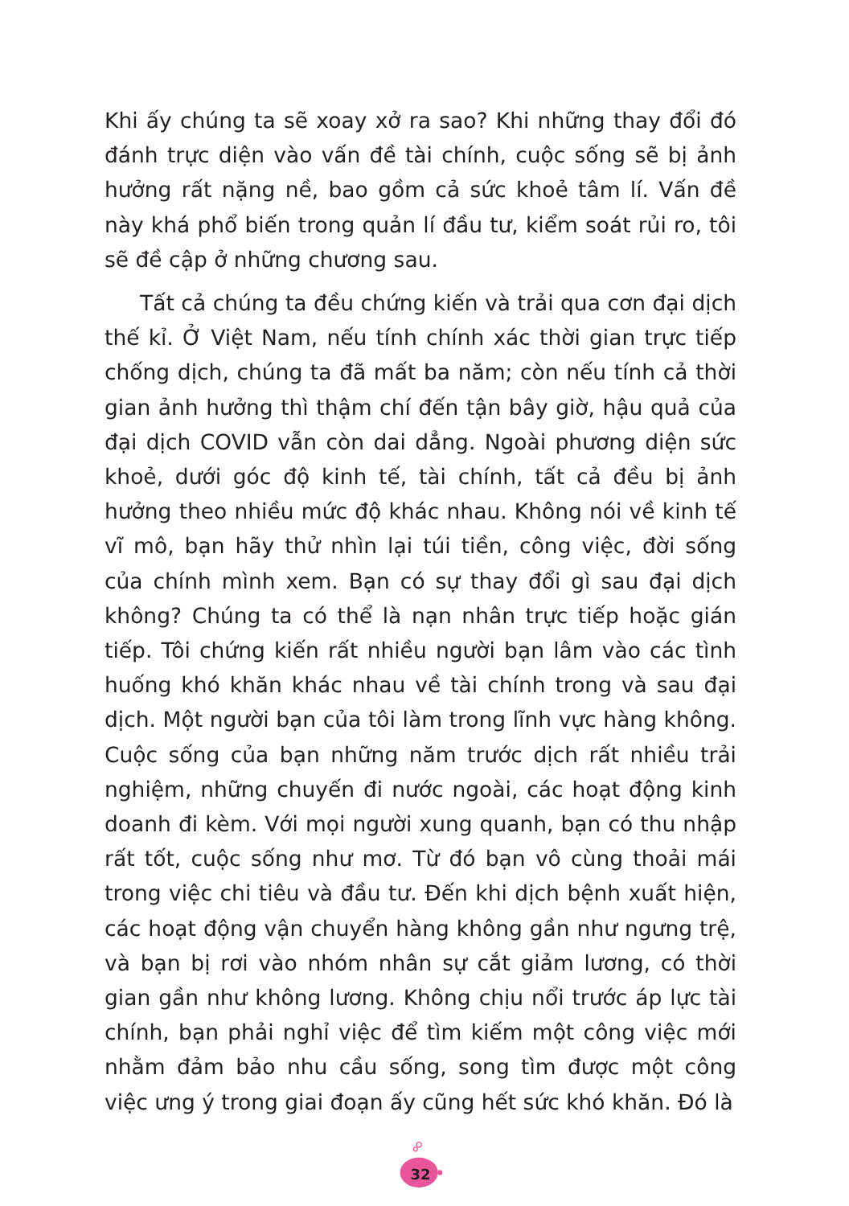Khi ấy chúng ta sẽ xoay xở ra sao? Khi những thay đổi đó đánh trực diện vào vấn đề tài chính, cuộc sống sẽ bị ảnh hưởng rất nặng nề, bao gồm cả sức khoẻ tâm lí. Vấn đề này khá phổ biến trong quản lí đầu tư, kiểm soát rủi ro, tôi sẽ đề cập ở những chương sau.
Tất cả chúng ta đều chứng kiến và trải qua cơn đại dịch thế kỉ. Ở Việt Nam, nếu tính chính xác thời gian trực tiếp chống dịch, chúng ta đã mất ba năm; còn nếu tính cả thời gian ảnh hưởng thì thậm chí đến tận bây giờ, hậu quả của đại dịch COVID vẫn còn dai dẳng. Ngoài phương diện sức khoẻ, dưới góc độ kinh tế, tài chính, tất cả đều bị ảnh hưởng theo nhiều mức độ khác nhau. Không nói về kinh tế vĩ mô, bạn hãy thử nhìn lại túi tiền, công việc, đời sống của chính mình xem. Bạn có sự thay đổi gì sau đại dịch không? Chúng ta có thể là nạn nhân trực tiếp hoặc gián tiếp. Tôi chứng kiến rất nhiều người bạn lâm vào các tình huống khó khăn khác nhau về tài chính trong và sau đại dịch. Một người bạn của tôi làm trong lĩnh vực hàng không. Cuộc sống của bạn những năm trước dịch rất nhiều trải nghiệm, những chuyến đi nước ngoài, các hoạt động kinh doanh đi kèm. Với mọi người xung quanh, bạn có thu nhập rất tốt, cuộc sống như mơ. Từ đó bạn vô cùng thoải mái trong việc chi tiêu và đầu tư. Đến khi dịch bệnh xuất hiện, các hoạt động vận chuyển hàng không gần như ngưng trệ, và bạn bị rơi vào nhóm nhân sự cắt giảm lương, có thời gian gần như không lương. Không chịu nổi trước áp lực tài chính, bạn phải nghỉ việc để tìm kiếm một công việc mới nhằm đảm bảo nhu cầu sống, song tìm được một công việc ưng ý trong giai đoạn ấy cũng hết sức khó khăn. Đó là
32